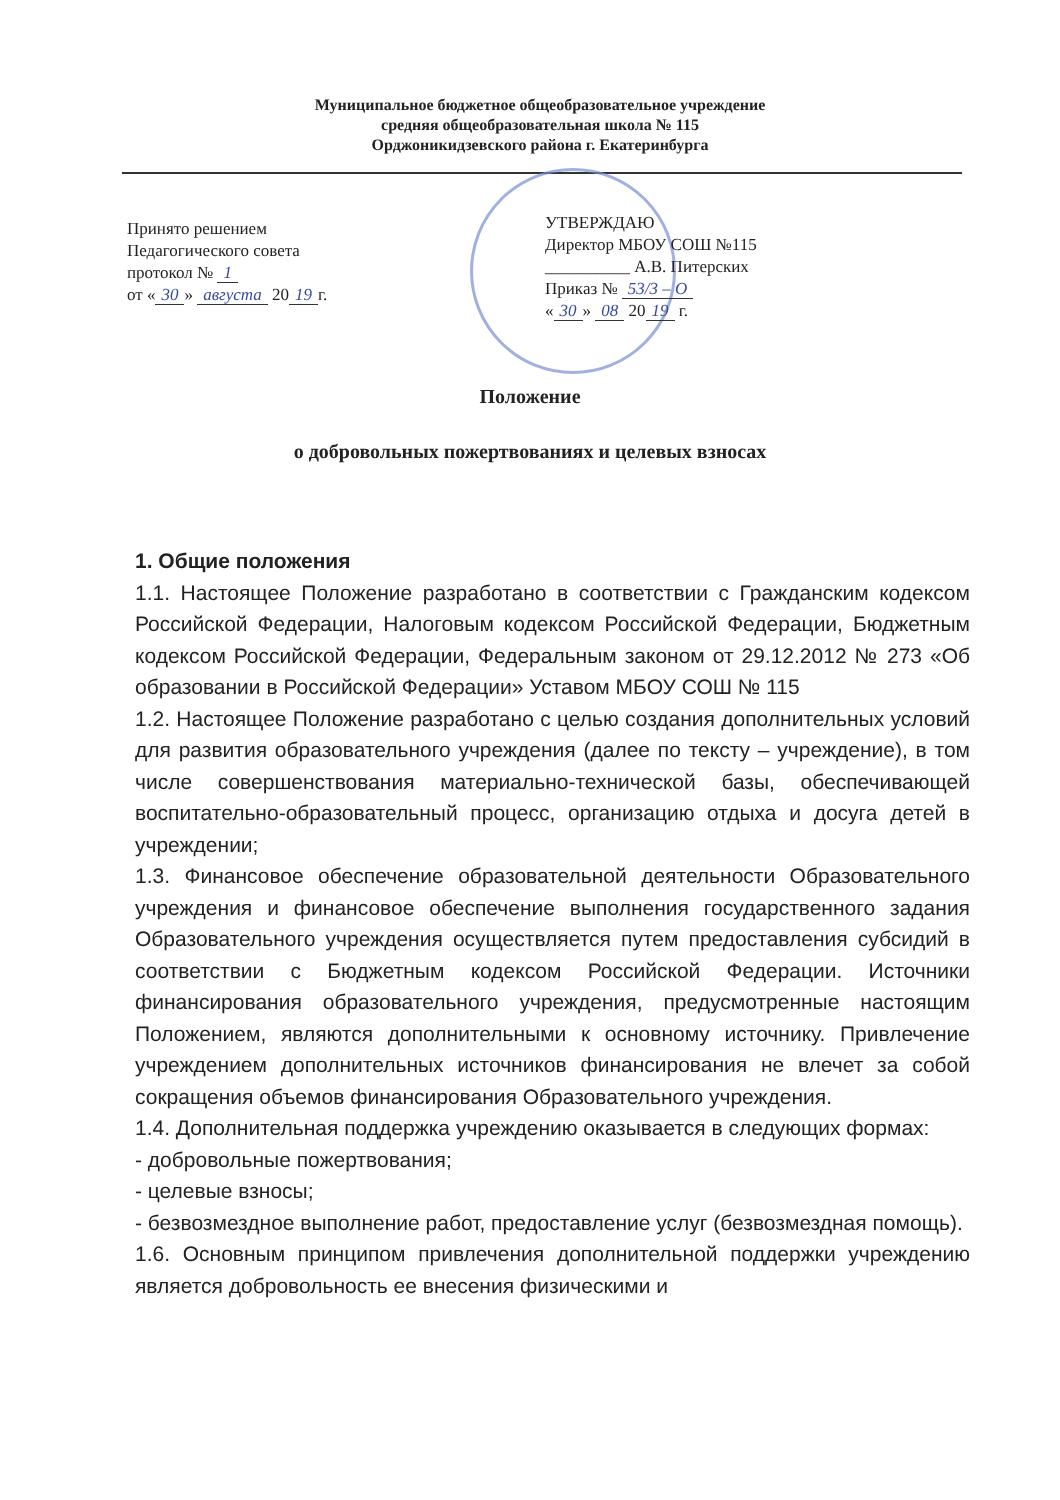Муниципальное бюджетное общеобразовательное учреждение
средняя общеобразовательная школа № 115
Орджоникидзевского района г. Екатеринбурга
Принято решением
Педагогического совета
протокол № 1
от « 30 » августа 20 19 г.
УТВЕРЖДАЮ
Директор МБОУ СОШ №115
__________ А.В. Питерских
Приказ № 53/3 – О
« 30 » 08 20 19 г.
Положение
о добровольных пожертвованиях и целевых взносах
1. Общие положения
1.1. Настоящее Положение разработано в соответствии с Гражданским кодексом Российской Федерации, Налоговым кодексом Российской Федерации, Бюджетным кодексом Российской Федерации, Федеральным законом от 29.12.2012 № 273 «Об образовании в Российской Федерации» Уставом МБОУ СОШ № 115
1.2. Настоящее Положение разработано с целью создания дополнительных условий для развития образовательного учреждения (далее по тексту – учреждение), в том числе совершенствования материально-технической базы, обеспечивающей воспитательно-образовательный процесс, организацию отдыха и досуга детей в учреждении;
1.3. Финансовое обеспечение образовательной деятельности Образовательного учреждения и финансовое обеспечение выполнения государственного задания Образовательного учреждения осуществляется путем предоставления субсидий в соответствии с Бюджетным кодексом Российской Федерации. Источники финансирования образовательного учреждения, предусмотренные настоящим Положением, являются дополнительными к основному источнику. Привлечение учреждением дополнительных источников финансирования не влечет за собой сокращения объемов финансирования Образовательного учреждения.
1.4. Дополнительная поддержка учреждению оказывается в следующих формах:
- добровольные пожертвования;
- целевые взносы;
- безвозмездное выполнение работ, предоставление услуг (безвозмездная помощь).
1.6. Основным принципом привлечения дополнительной поддержки учреждению является добровольность ее внесения физическими и